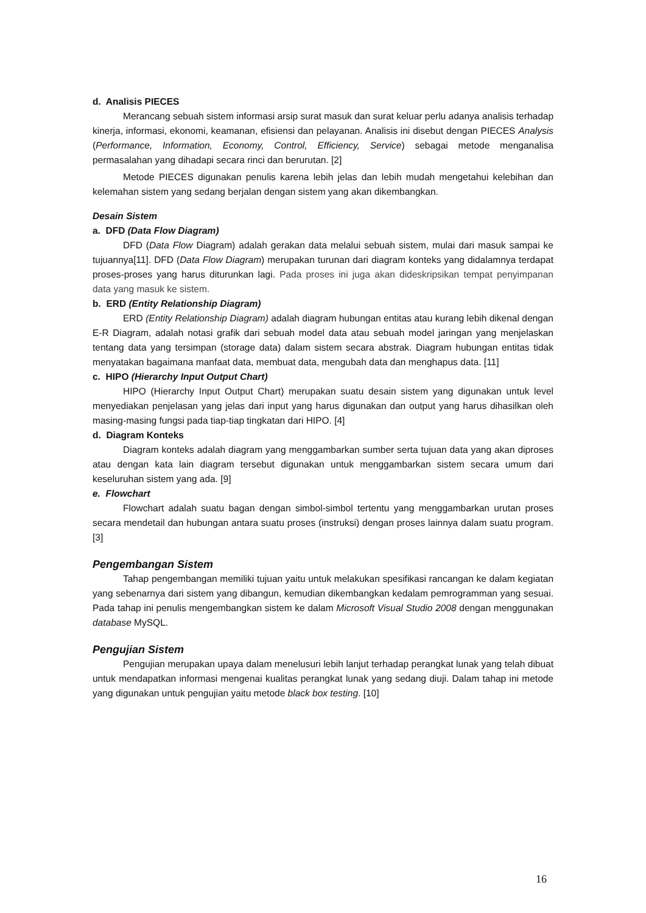d. Analisis PIECES
Merancang sebuah sistem informasi arsip surat masuk dan surat keluar perlu adanya analisis terhadap kinerja, informasi, ekonomi, keamanan, efisiensi dan pelayanan. Analisis ini disebut dengan PIECES Analysis (Performance, Information, Economy, Control, Efficiency, Service) sebagai metode menganalisa permasalahan yang dihadapi secara rinci dan berurutan. [2]
Metode PIECES digunakan penulis karena lebih jelas dan lebih mudah mengetahui kelebihan dan kelemahan sistem yang sedang berjalan dengan sistem yang akan dikembangkan.
Desain Sistem
a. DFD (Data Flow Diagram)
DFD (Data Flow Diagram) adalah gerakan data melalui sebuah sistem, mulai dari masuk sampai ke tujuannya[11]. DFD (Data Flow Diagram) merupakan turunan dari diagram konteks yang didalamnya terdapat proses-proses yang harus diturunkan lagi. Pada proses ini juga akan dideskripsikan tempat penyimpanan data yang masuk ke sistem.
b. ERD (Entity Relationship Diagram)
ERD (Entity Relationship Diagram) adalah diagram hubungan entitas atau kurang lebih dikenal dengan E-R Diagram, adalah notasi grafik dari sebuah model data atau sebuah model jaringan yang menjelaskan tentang data yang tersimpan (storage data) dalam sistem secara abstrak. Diagram hubungan entitas tidak menyatakan bagaimana manfaat data, membuat data, mengubah data dan menghapus data. [11]
c. HIPO (Hierarchy Input Output Chart)
HIPO (Hierarchy Input Output Chart) merupakan suatu desain sistem yang digunakan untuk level menyediakan penjelasan yang jelas dari input yang harus digunakan dan output yang harus dihasilkan oleh masing-masing fungsi pada tiap-tiap tingkatan dari HIPO. [4]
d. Diagram Konteks
Diagram konteks adalah diagram yang menggambarkan sumber serta tujuan data yang akan diproses atau dengan kata lain diagram tersebut digunakan untuk menggambarkan sistem secara umum dari keseluruhan sistem yang ada. [9]
e. Flowchart
Flowchart adalah suatu bagan dengan simbol-simbol tertentu yang menggambarkan urutan proses secara mendetail dan hubungan antara suatu proses (instruksi) dengan proses lainnya dalam suatu program. [3]
Pengembangan Sistem
Tahap pengembangan memiliki tujuan yaitu untuk melakukan spesifikasi rancangan ke dalam kegiatan yang sebenarnya dari sistem yang dibangun, kemudian dikembangkan kedalam pemrogramman yang sesuai. Pada tahap ini penulis mengembangkan sistem ke dalam Microsoft Visual Studio 2008 dengan menggunakan database MySQL.
Pengujian Sistem
Pengujian merupakan upaya dalam menelusuri lebih lanjut terhadap perangkat lunak yang telah dibuat untuk mendapatkan informasi mengenai kualitas perangkat lunak yang sedang diuji. Dalam tahap ini metode yang digunakan untuk pengujian yaitu metode black box testing. [10]
16